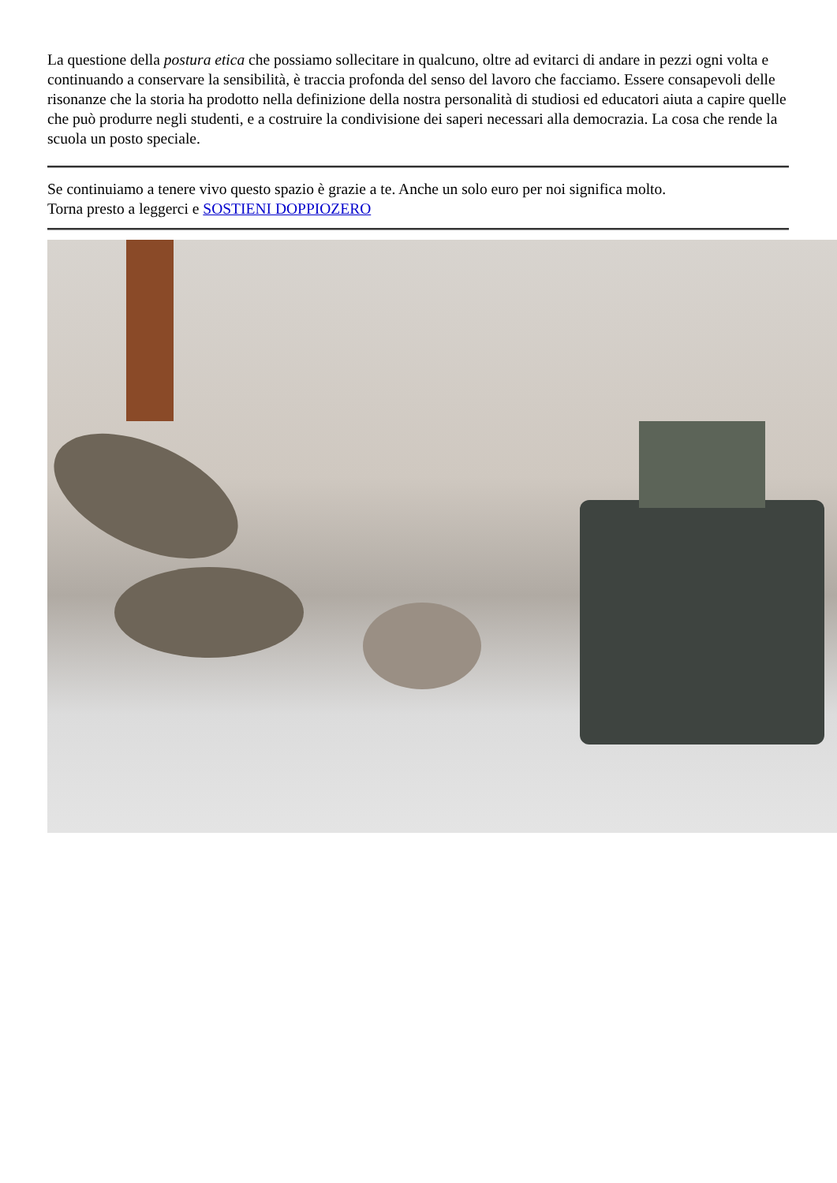La questione della postura etica che possiamo sollecitare in qualcuno, oltre ad evitarci di andare in pezzi ogni volta e continuando a conservare la sensibilità, è traccia profonda del senso del lavoro che facciamo. Essere consapevoli delle risonanze che la storia ha prodotto nella definizione della nostra personalità di studiosi ed educatori aiuta a capire quelle che può produrre negli studenti, e a costruire la condivisione dei saperi necessari alla democrazia. La cosa che rende la scuola un posto speciale.
Se continuiamo a tenere vivo questo spazio è grazie a te. Anche un solo euro per noi significa molto.
Torna presto a leggerci e SOSTIENI DOPPIOZERO